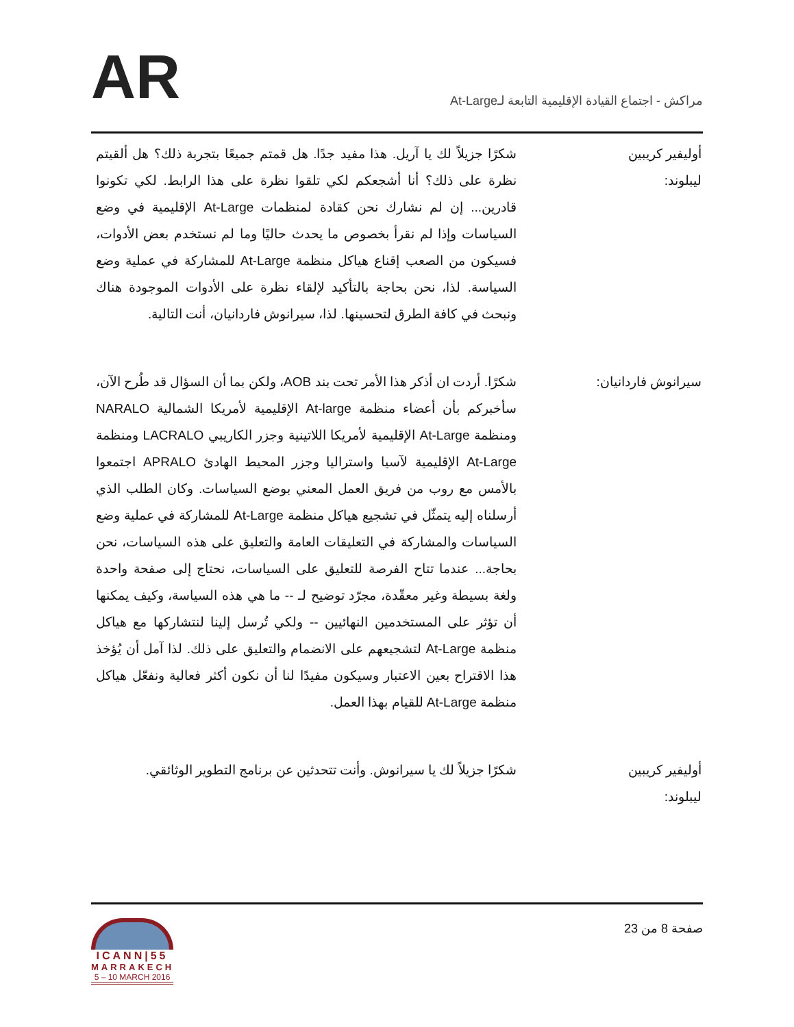AR
مراكش - اجتماع القيادة الإقليمية التابعة لـAt-Large
أوليفير كريبين ليبلوند:
شكرًا جزيلاً لك يا آريل. هذا مفيد جدًا. هل قمتم جميعًا بتجربة ذلك؟ هل ألقيتم نظرة على ذلك؟ أنا أشجعكم لكي تلقوا نظرة على هذا الرابط. لكي تكونوا قادرين... إن لم نشارك نحن كقادة لمنظمات At-Large الإقليمية في وضع السياسات وإذا لم نقرأ بخصوص ما يحدث حاليًا وما لم نستخدم بعض الأدوات، فسيكون من الصعب إقناع هياكل منظمة At-Large للمشاركة في عملية وضع السياسة. لذا، نحن بحاجة بالتأكيد لإلقاء نظرة على الأدوات الموجودة هناك ونبحث في كافة الطرق لتحسينها. لذا، سيرانوش فاردانيان، أنت التالية.
سيرانوش فاردانيان:
شكرًا. أردت ان أذكر هذا الأمر تحت بند AOB، ولكن بما أن السؤال قد طُرح الآن، سأخبركم بأن أعضاء منظمة At-large الإقليمية لأمريكا الشمالية NARALO ومنظمة At-Large الإقليمية لأمريكا اللاتينية وجزر الكاريبي LACRALO ومنظمة At-Large الإقليمية لآسيا واستراليا وجزر المحيط الهادئ APRALO اجتمعوا بالأمس مع روب من فريق العمل المعني بوضع السياسات. وكان الطلب الذي أرسلناه إليه يتمثّل في تشجيع هياكل منظمة At-Large للمشاركة في عملية وضع السياسات والمشاركة في التعليقات العامة والتعليق على هذه السياسات، نحن بحاجة... عندما تتاح الفرصة للتعليق على السياسات، نحتاج إلى صفحة واحدة ولغة بسيطة وغير معقّدة، مجرّد توضيح لـ -- ما هي هذه السياسة، وكيف يمكنها أن تؤثر على المستخدمين النهائيين -- ولكي تُرسل إلينا لنتشاركها مع هياكل منظمة At-Large لتشجيعهم على الانضمام والتعليق على ذلك. لذا آمل أن يُؤخذ هذا الاقتراح بعين الاعتبار وسيكون مفيدًا لنا أن نكون أكثر فعالية ونفعّل هياكل منظمة At-Large للقيام بهذا العمل.
أوليفير كريبين ليبلوند:
شكرًا جزيلاً لك يا سيرانوش. وأنت تتحدثين عن برنامج التطوير الوثائقي.
صفحة 8 من 23
ICANN|55
MARRAKECH
5 – 10 MARCH 2016